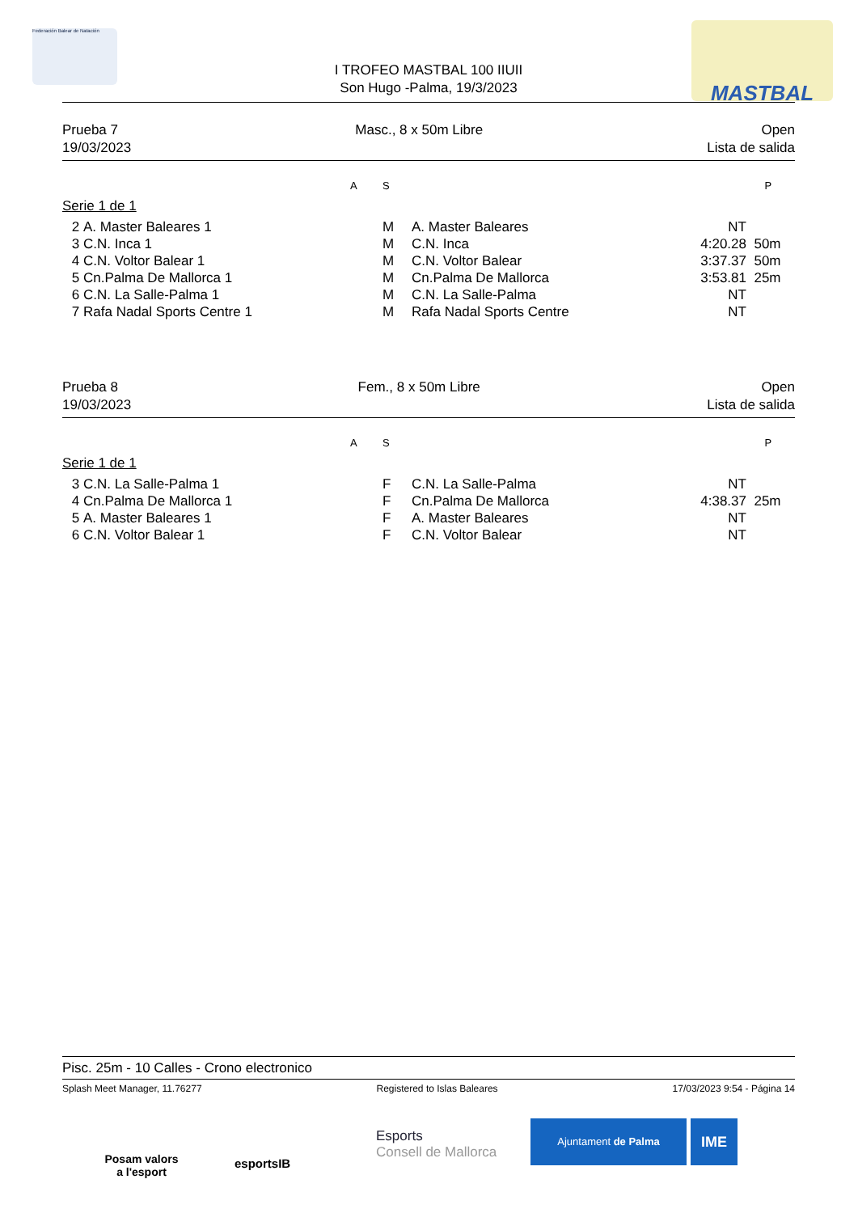Federación Balear de Natación MASTBAL
I TROFEO MASTBAL 100 IIUII
Son Hugo -Palma, 19/3/2023
Prueba 7
19/03/2023
Masc., 8 x 50m Libre Open
Lista de salida
| | | A | S | | | P |
| Serie 1 de 1 | | | | | | |
| 2 | A. Master Baleares 1 | | M | A. Master Baleares | NT | |
| 3 | C.N. Inca 1 | | M | C.N. Inca | 4:20.28 | 50m |
| 4 | C.N. Voltor Balear 1 | | M | C.N. Voltor Balear | 3:37.37 | 50m |
| 5 | Cn.Palma De Mallorca 1 | | M | Cn.Palma De Mallorca | 3:53.81 | 25m |
| 6 | C.N. La Salle-Palma 1 | | M | C.N. La Salle-Palma | NT | |
| 7 | Rafa Nadal Sports Centre 1 | | M | Rafa Nadal Sports Centre | NT | |
Prueba 8
19/03/2023
Fem., 8 x 50m Libre Open
Lista de salida
| | | A | S | | | P |
| Serie 1 de 1 | | | | | | |
| 3 | C.N. La Salle-Palma 1 | | F | C.N. La Salle-Palma | NT | |
| 4 | Cn.Palma De Mallorca 1 | | F | Cn.Palma De Mallorca | 4:38.37 | 25m |
| 5 | A. Master Baleares 1 | | F | A. Master Baleares | NT | |
| 6 | C.N. Voltor Balear 1 | | F | C.N. Voltor Balear | NT | |
Pisc. 25m - 10 Calles - Crono electronico
Splash Meet Manager, 11.76277 Registered to Islas Baleares 17/03/2023 9:54 - Página 14
Posam valors
a l'esport
esportsIB
Esports
Consell de Mallorca
Ajuntament de Palma IME